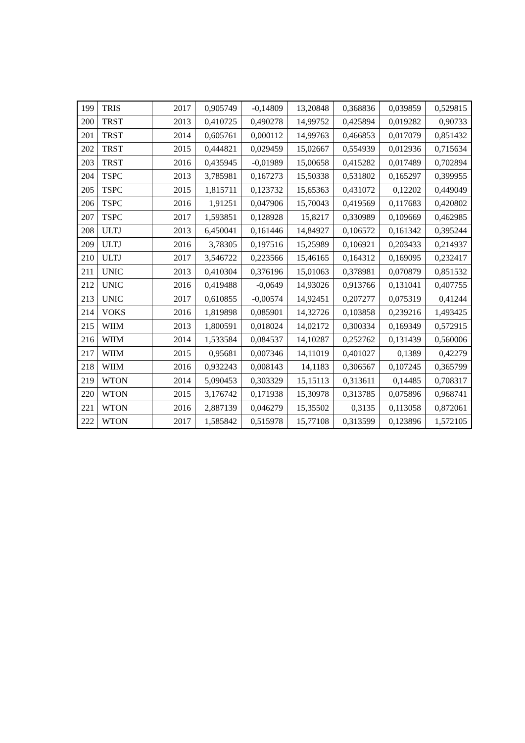| 199 | TRIS | 2017 | 0,905749 | -0,14809 | 13,20848 | 0,368836 | 0,039859 | 0,529815 |
| 200 | TRST | 2013 | 0,410725 | 0,490278 | 14,99752 | 0,425894 | 0,019282 | 0,90733 |
| 201 | TRST | 2014 | 0,605761 | 0,000112 | 14,99763 | 0,466853 | 0,017079 | 0,851432 |
| 202 | TRST | 2015 | 0,444821 | 0,029459 | 15,02667 | 0,554939 | 0,012936 | 0,715634 |
| 203 | TRST | 2016 | 0,435945 | -0,01989 | 15,00658 | 0,415282 | 0,017489 | 0,702894 |
| 204 | TSPC | 2013 | 3,785981 | 0,167273 | 15,50338 | 0,531802 | 0,165297 | 0,399955 |
| 205 | TSPC | 2015 | 1,815711 | 0,123732 | 15,65363 | 0,431072 | 0,12202 | 0,449049 |
| 206 | TSPC | 2016 | 1,91251 | 0,047906 | 15,70043 | 0,419569 | 0,117683 | 0,420802 |
| 207 | TSPC | 2017 | 1,593851 | 0,128928 | 15,8217 | 0,330989 | 0,109669 | 0,462985 |
| 208 | ULTJ | 2013 | 6,450041 | 0,161446 | 14,84927 | 0,106572 | 0,161342 | 0,395244 |
| 209 | ULTJ | 2016 | 3,78305 | 0,197516 | 15,25989 | 0,106921 | 0,203433 | 0,214937 |
| 210 | ULTJ | 2017 | 3,546722 | 0,223566 | 15,46165 | 0,164312 | 0,169095 | 0,232417 |
| 211 | UNIC | 2013 | 0,410304 | 0,376196 | 15,01063 | 0,378981 | 0,070879 | 0,851532 |
| 212 | UNIC | 2016 | 0,419488 | -0,0649 | 14,93026 | 0,913766 | 0,131041 | 0,407755 |
| 213 | UNIC | 2017 | 0,610855 | -0,00574 | 14,92451 | 0,207277 | 0,075319 | 0,41244 |
| 214 | VOKS | 2016 | 1,819898 | 0,085901 | 14,32726 | 0,103858 | 0,239216 | 1,493425 |
| 215 | WIIM | 2013 | 1,800591 | 0,018024 | 14,02172 | 0,300334 | 0,169349 | 0,572915 |
| 216 | WIIM | 2014 | 1,533584 | 0,084537 | 14,10287 | 0,252762 | 0,131439 | 0,560006 |
| 217 | WIIM | 2015 | 0,95681 | 0,007346 | 14,11019 | 0,401027 | 0,1389 | 0,42279 |
| 218 | WIIM | 2016 | 0,932243 | 0,008143 | 14,1183 | 0,306567 | 0,107245 | 0,365799 |
| 219 | WTON | 2014 | 5,090453 | 0,303329 | 15,15113 | 0,313611 | 0,14485 | 0,708317 |
| 220 | WTON | 2015 | 3,176742 | 0,171938 | 15,30978 | 0,313785 | 0,075896 | 0,968741 |
| 221 | WTON | 2016 | 2,887139 | 0,046279 | 15,35502 | 0,3135 | 0,113058 | 0,872061 |
| 222 | WTON | 2017 | 1,585842 | 0,515978 | 15,77108 | 0,313599 | 0,123896 | 1,572105 |